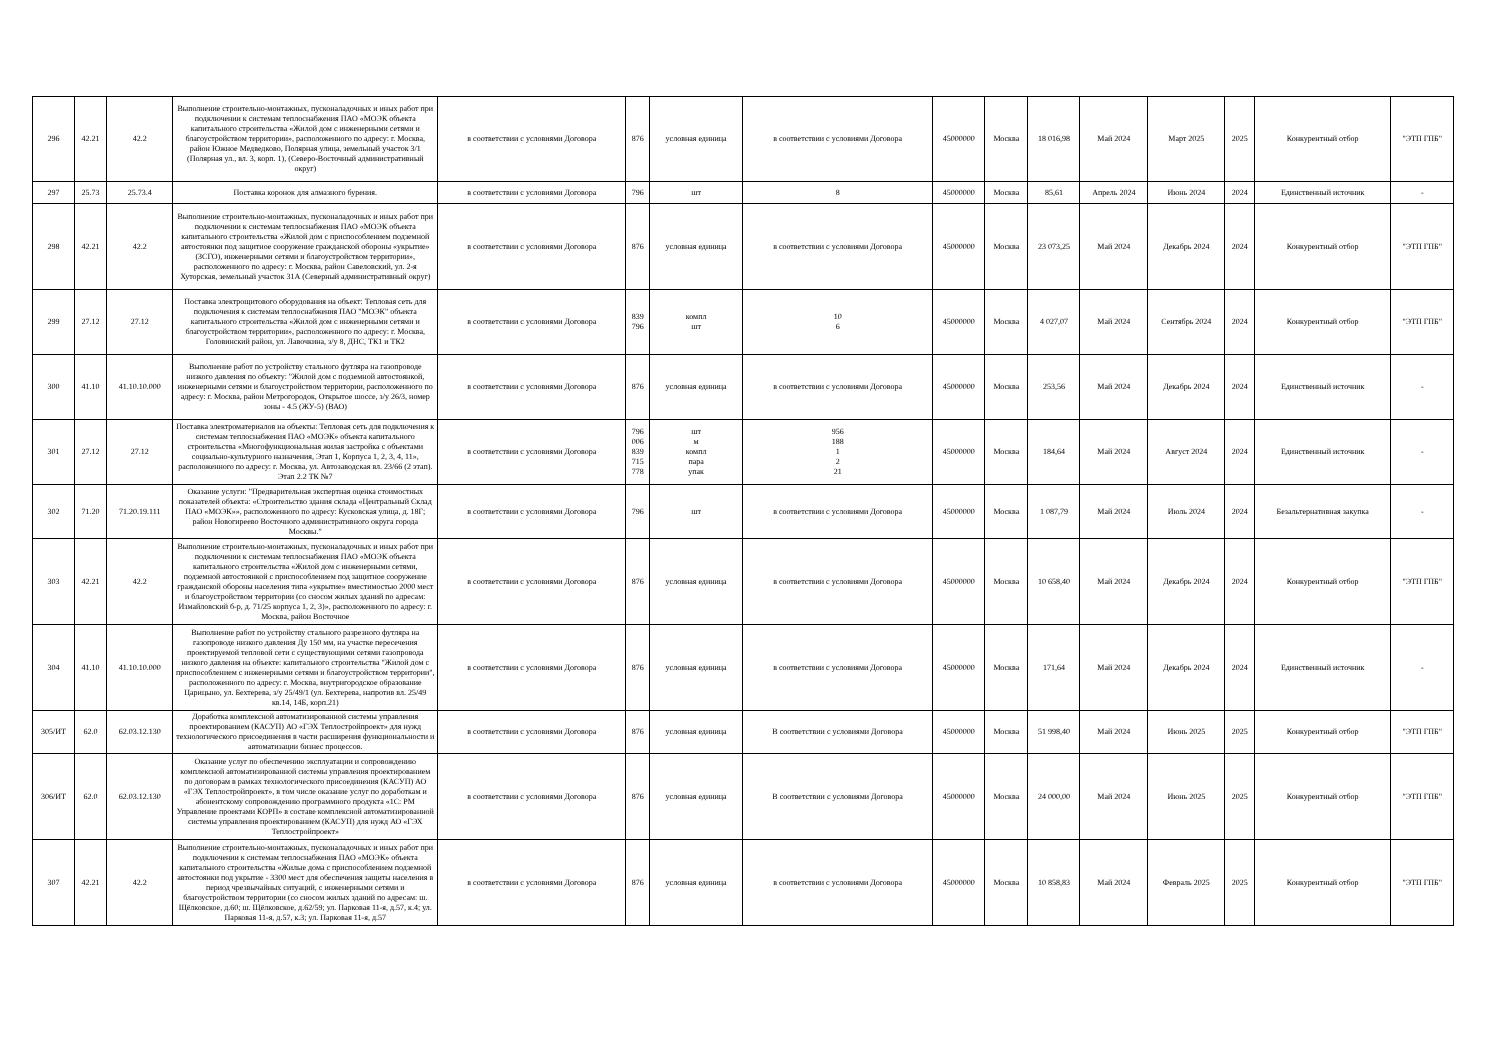| 296 | 42.21 | 42.2 | Выполнение строительно-монтажных, пусконаладочных и иных работ при подключении к системам теплоснабжения ПАО «МОЭК объекта капитального строительства «Жилой дом с инженерными сетями и благоустройством территории», расположенного по адресу: г. Москва, район Южное Медведково, Полярная улица, земельный участок 3/1 (Полярная ул., вл. 3, корп. 1), (Северо-Восточный административный округ) | в соответствии с условиями Договора | 876 | условная единица | в соответствии с условиями Договора | 45000000 | Москва | 18 016,98 | Май 2024 | Март 2025 | 2025 | Конкурентный отбор | "ЭТП ГПБ" |
| 297 | 25.73 | 25.73.4 | Поставка коронок для алмазного бурения. | в соответствии с условиями Договора | 796 | шт | 8 | 45000000 | Москва | 85,61 | Апрель 2024 | Июнь 2024 | 2024 | Единственный источник | - |
| 298 | 42.21 | 42.2 | Выполнение строительно-монтажных, пусконаладочных и иных работ при подключении к системам теплоснабжения ПАО «МОЭК объекта капитального строительства «Жилой дом с приспособлением подземной автостоянки под защитное сооружение гражданской обороны «укрытие» (ЗСГО), инженерными сетями и благоустройством территории», расположенного по адресу: г. Москва, район Савеловский, ул. 2-я Хуторская, земельный участок 31А (Северный административный округ) | в соответствии с условиями Договора | 876 | условная единица | в соответствии с условиями Договора | 45000000 | Москва | 23 073,25 | Май 2024 | Декабрь 2024 | 2024 | Конкурентный отбор | "ЭТП ГПБ" |
| 299 | 27.12 | 27.12 | Поставка электрощитового оборудования на объект: Тепловая сеть для подключения к системам теплоснабжения ПАО "МОЭК" объекта капитального строительства «Жилой дом с инженерными сетями и благоустройством территории», расположенного по адресу: г. Москва, Головинский район, ул. Лавочкина, з/у 8, ДНС, ТК1 и ТК2 | в соответствии с условиями Договора | 839 796 | компл шт | 10 6 | 45000000 | Москва | 4 027,07 | Май 2024 | Сентябрь 2024 | 2024 | Конкурентный отбор | "ЭТП ГПБ" |
| 300 | 41.10 | 41.10.10.000 | Выполнение работ по устройству стального футляра на газопроводе низкого давления по объекту: "Жилой дом с подземной автостоянкой, инженерными сетями и благоустройством территории, расположенного по адресу: г. Москва, район Метрогородок, Открытое шоссе, з/у 26/3, номер зоны - 4.5 (ЖУ-5) (ВАО) | в соответствии с условиями Договора | 876 | условная единица | в соответствии с условиями Договора | 45000000 | Москва | 253,56 | Май 2024 | Декабрь 2024 | 2024 | Единственный источник | - |
| 301 | 27.12 | 27.12 | Поставка электроматериалов на объекты: Тепловая сеть для подключения к системам теплоснабжения ПАО «МОЭК» объекта капитального строительства «Многофункциональная жилая застройка с объектами социально-культурного назначения, Этап 1, Корпуса 1, 2, 3, 4, 11», расположенного по адресу: г. Москва, ул. Автозаводская вл. 23/66 (2 этап). Этап 2.2 ТК №7 | в соответствии с условиями Договора | 796 006 839 715 778 | шт м компл пара упак | 956 188 1 2 21 | 45000000 | Москва | 184,64 | Май 2024 | Август 2024 | 2024 | Единственный источник | - |
| 302 | 71.20 | 71.20.19.111 | Оказание услуги: "Предварительная экспертная оценка стоимостных показателей объекта: «Строительство здания склада «Центральный Склад ПАО «МОЭК»», расположенного по адресу: Кусковская улица, д. 18Г; район Новогиреево Восточного административного округа города Москвы." | в соответствии с условиями Договора | 796 | шт | в соответствии с условиями Договора | 45000000 | Москва | 1 087,79 | Май 2024 | Июль 2024 | 2024 | Безальтернативная закупка | - |
| 303 | 42.21 | 42.2 | Выполнение строительно-монтажных, пусконаладочных и иных работ при подключении к системам теплоснабжения ПАО «МОЭК объекта капитального строительства «Жилой дом с инженерными сетями, подземной автостоянкой с приспособлением под защитное сооружение гражданской обороны населения типа «укрытие» вместимостью 2000 мест и благоустройством территории (со сносом жилых зданий по адресам: Измайловский б-р, д. 71/25 корпуса 1, 2, 3)», расположенного по адресу: г. Москва, район Восточное | в соответствии с условиями Договора | 876 | условная единица | в соответствии с условиями Договора | 45000000 | Москва | 10 658,40 | Май 2024 | Декабрь 2024 | 2024 | Конкурентный отбор | "ЭТП ГПБ" |
| 304 | 41.10 | 41.10.10.000 | Выполнение работ по устройству стального разрезного футляра на газопроводе низкого давления Ду 150 мм, на участке пересечения проектируемой тепловой сети с существующими сетями газопровода низкого давления на объекте: капитального строительства "Жилой дом с приспособлением с инженерными сетями и благоустройством территории", расположенного по адресу: г. Москва, внутригородское образование Царицыно, ул. Бехтерева, з/у 25/49/1 (ул. Бехтерева, напротив вл. 25/49 кв.14, 14Б, корп.21) | в соответствии с условиями Договора | 876 | условная единица | в соответствии с условиями Договора | 45000000 | Москва | 171,64 | Май 2024 | Декабрь 2024 | 2024 | Единственный источник | - |
| 305/ИТ | 62.0 | 62.03.12.130 | Доработка комплексной автоматизированной системы управления проектированием (КАСУП) АО «ГЭХ Теплостройпроект» для нужд технологического присоединения в части расширения функциональности и автоматизации бизнес процессов. | в соответствии с условиями Договора | 876 | условная единица | В соответствии с условиями Договора | 45000000 | Москва | 51 998,40 | Май 2024 | Июнь 2025 | 2025 | Конкурентный отбор | "ЭТП ГПБ" |
| 306/ИТ | 62.0 | 62.03.12.130 | Оказание услуг по обеспечению эксплуатации и сопровождению комплексной автоматизированной системы управления проектированием по договорам в рамках технологического присоединения (КАСУП) АО «ГЭХ Теплостройпроект», в том числе оказание услуг по доработкам и абонентскому сопровождению программного продукта «1С: PM Управление проектами КОРП» в составе комплексной автоматизированной системы управления проектированием (КАСУП) для нужд АО «ГЭХ Теплостройпроект» | в соответствии с условиями Договора | 876 | условная единица | В соответствии с условиями Договора | 45000000 | Москва | 24 000,00 | Май 2024 | Июнь 2025 | 2025 | Конкурентный отбор | "ЭТП ГПБ" |
| 307 | 42.21 | 42.2 | Выполнение строительно-монтажных, пусконаладочных и иных работ при подключении к системам теплоснабжения ПАО «МОЭК» объекта капитального строительства «Жилые дома с приспособлением подземной автостоянки под укрытие - 3300 мест для обеспечения защиты населения в период чрезвычайных ситуаций, с инженерными сетями и благоустройством территории (со сносом жилых зданий по адресам: ш. Щёлковское, д.60; ш. Щёлковское, д.62/59; ул. Парковая 11-я, д.57, к.4; ул. Парковая 11-я, д.57, к.3; ул. Парковая 11-я, д.57 | в соответствии с условиями Договора | 876 | условная единица | в соответствии с условиями Договора | 45000000 | Москва | 10 858,83 | Май 2024 | Февраль 2025 | 2025 | Конкурентный отбор | "ЭТП ГПБ" |